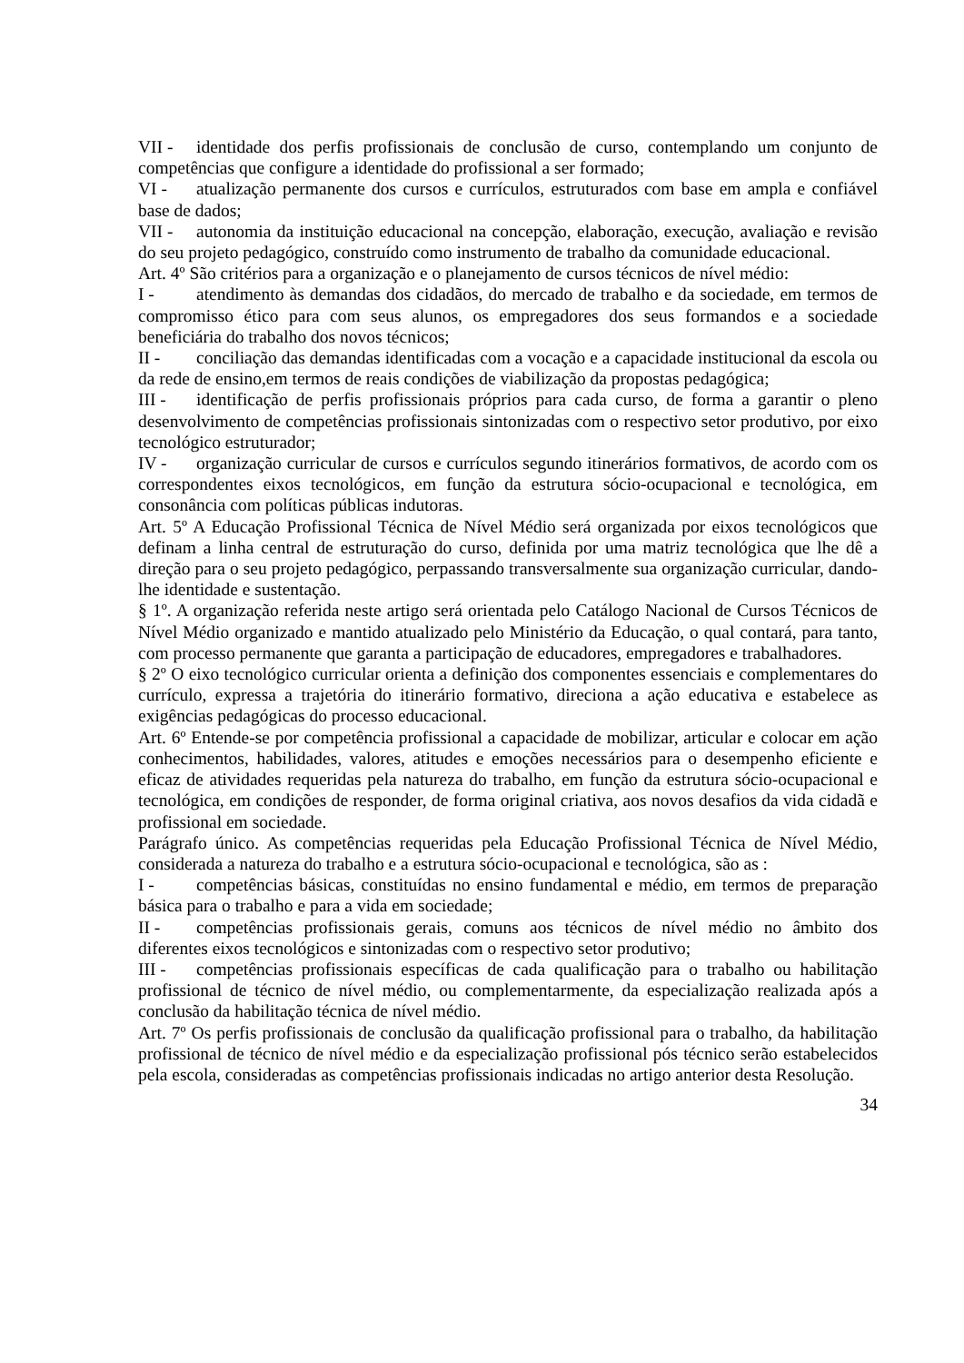VII - identidade dos perfis profissionais de conclusão de curso, contemplando um conjunto de competências que configure a identidade do profissional a ser formado;
VI - atualização permanente dos cursos e currículos, estruturados com base em ampla e confiável base de dados;
VII - autonomia da instituição educacional na concepção, elaboração, execução, avaliação e revisão do seu projeto pedagógico, construído como instrumento de trabalho da comunidade educacional.
Art. 4º São critérios para a organização e o planejamento de cursos técnicos de nível médio:
I - atendimento às demandas dos cidadãos, do mercado de trabalho e da sociedade, em termos de compromisso ético para com seus alunos, os empregadores dos seus formandos e a sociedade beneficiária do trabalho dos novos técnicos;
II - conciliação das demandas identificadas com a vocação e a capacidade institucional da escola ou da rede de ensino,em termos de reais condições de viabilização da propostas pedagógica;
III - identificação de perfis profissionais próprios para cada curso, de forma a garantir o pleno desenvolvimento de competências profissionais sintonizadas com o respectivo setor produtivo, por eixo tecnológico estruturador;
IV - organização curricular de cursos e currículos segundo itinerários formativos, de acordo com os correspondentes eixos tecnológicos, em função da estrutura sócio-ocupacional e tecnológica, em consonância com políticas públicas indutoras.
Art. 5º A Educação Profissional Técnica de Nível Médio será organizada por eixos tecnológicos que definam a linha central de estruturação do curso, definida por uma matriz tecnológica que lhe dê a direção para o seu projeto pedagógico, perpassando transversalmente sua organização curricular, dando-lhe identidade e sustentação.
§ 1º. A organização referida neste artigo será orientada pelo Catálogo Nacional de Cursos Técnicos de Nível Médio organizado e mantido atualizado pelo Ministério da Educação, o qual contará, para tanto, com processo permanente que garanta a participação de educadores, empregadores e trabalhadores.
§ 2º O eixo tecnológico curricular orienta a definição dos componentes essenciais e complementares do currículo, expressa a trajetória do itinerário formativo, direciona a ação educativa e estabelece as exigências pedagógicas do processo educacional.
Art. 6º Entende-se por competência profissional a capacidade de mobilizar, articular e colocar em ação conhecimentos, habilidades, valores, atitudes e emoções necessários para o desempenho eficiente e eficaz de atividades requeridas pela natureza do trabalho, em função da estrutura sócio-ocupacional e tecnológica, em condições de responder, de forma original criativa, aos novos desafios da vida cidadã e profissional em sociedade.
Parágrafo único. As competências requeridas pela Educação Profissional Técnica de Nível Médio, considerada a natureza do trabalho e a estrutura sócio-ocupacional e tecnológica, são as :
I - competências básicas, constituídas no ensino fundamental e médio, em termos de preparação básica para o trabalho e para a vida em sociedade;
II - competências profissionais gerais, comuns aos técnicos de nível médio no âmbito dos diferentes eixos tecnológicos e sintonizadas com o respectivo setor produtivo;
III - competências profissionais específicas de cada qualificação para o trabalho ou habilitação profissional de técnico de nível médio, ou complementarmente, da especialização realizada após a conclusão da habilitação técnica de nível médio.
Art. 7º Os perfis profissionais de conclusão da qualificação profissional para o trabalho, da habilitação profissional de técnico de nível médio e da especialização profissional pós técnico serão estabelecidos pela escola, consideradas as competências profissionais indicadas no artigo anterior desta Resolução.
34